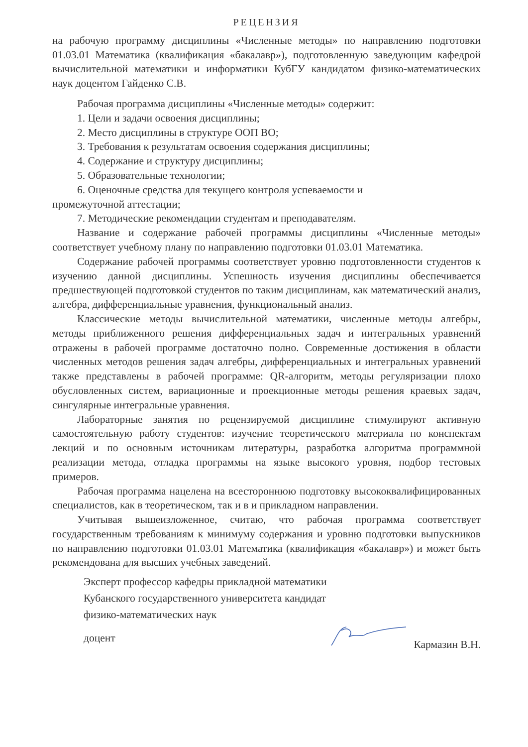РЕЦЕНЗИЯ
на рабочую программу дисциплины «Численные методы» по направлению подготовки 01.03.01 Математика (квалификация «бакалавр»), подготовленную заведующим кафедрой вычислительной математики и информатики КубГУ кандидатом физико-математических наук доцентом Гайденко С.В.
Рабочая программа дисциплины «Численные методы» содержит:
1. Цели и задачи освоения дисциплины;
2. Место дисциплины в структуре ООП ВО;
3. Требования к результатам освоения содержания дисциплины;
4. Содержание и структуру дисциплины;
5. Образовательные технологии;
6. Оценочные средства для текущего контроля успеваемости и
промежуточной аттестации;
7. Методические рекомендации студентам и преподавателям.
Название и содержание рабочей программы дисциплины «Численные методы» соответствует учебному плану по направлению подготовки 01.03.01 Математика.
Содержание рабочей программы соответствует уровню подготовленности студентов к изучению данной дисциплины. Успешность изучения дисциплины обеспечивается предшествующей подготовкой студентов по таким дисциплинам, как математический анализ, алгебра, дифференциальные уравнения, функциональный анализ.
Классические методы вычислительной математики, численные методы алгебры, методы приближенного решения дифференциальных задач и интегральных уравнений отражены в рабочей программе достаточно полно. Современные достижения в области численных методов решения задач алгебры, дифференциальных и интегральных уравнений также представлены в рабочей программе: QR-алгоритм, методы регуляризации плохо обусловленных систем, вариационные и проекционные методы решения краевых задач, сингулярные интегральные уравнения.
Лабораторные занятия по рецензируемой дисциплине стимулируют активную самостоятельную работу студентов: изучение теоретического материала по конспектам лекций и по основным источникам литературы, разработка алгоритма программной реализации метода, отладка программы на языке высокого уровня, подбор тестовых примеров.
Рабочая программа нацелена на всестороннюю подготовку высококвалифицированных специалистов, как в теоретическом, так и в и прикладном направлении.
Учитывая вышеизложенное, считаю, что рабочая программа соответствует государственным требованиям к минимуму содержания и уровню подготовки выпускников по направлению подготовки 01.03.01 Математика (квалификация «бакалавр») и может быть рекомендована для высших учебных заведений.
Эксперт профессор кафедры прикладной математики
Кубанского государственного университета кандидат
физико-математических наук
доцент Кармазин В.Н.